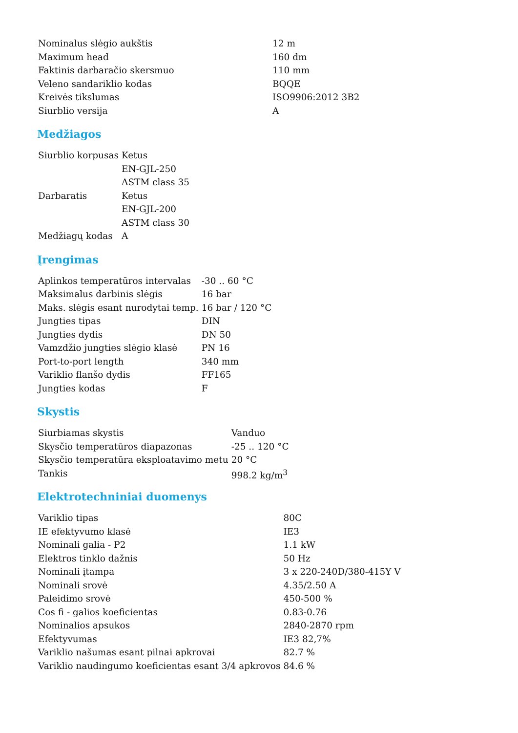| Nominalus slėgio aukštis | 12 m |
| Maximum head | 160 dm |
| Faktinis darbaračio skersmuo | 110 mm |
| Veleno sandariklio kodas | BQQE |
| Kreivės tikslumas | ISO9906:2012 3B2 |
| Siurblio versija | A |
Medžiagos
| Siurblio korpusas | Ketus |
| | EN-GJL-250 |
| | ASTM class 35 |
| Darbaratis | Ketus |
| | EN-GJL-200 |
| | ASTM class 30 |
| Medžiagų kodas | A |
Įrengimas
| Aplinkos temperatūros intervalas | -30 .. 60 °C |
| Maksimalus darbinis slėgis | 16 bar |
| Maks. slėgis esant nurodytai temp. | 16 bar / 120 °C |
| Jungties tipas | DIN |
| Jungties dydis | DN 50 |
| Vamzdžio jungties slėgio klasė | PN 16 |
| Port-to-port length | 340 mm |
| Variklio flanšo dydis | FF165 |
| Jungties kodas | F |
Skystis
| Siurbiamas skystis | Vanduo |
| Skysčio temperatūros diapazonas | -25 .. 120 °C |
| Skysčio temperatūra eksploatavimo metu | 20 °C |
| Tankis | 998.2 kg/m<sup>3</sup> |
Elektrotechniniai duomenys
| Variklio tipas | 80C |
| IE efektyvumo klasė | IE3 |
| Nominali galia - P2 | 1.1 kW |
| Elektros tinklo dažnis | 50 Hz |
| Nominali įtampa | 3 x 220-240D/380-415Y V |
| Nominali srovė | 4.35/2.50 A |
| Paleidimo srovė | 450-500 % |
| Cos fi - galios koeficientas | 0.83-0.76 |
| Nominalios apsukos | 2840-2870 rpm |
| Efektyvumas | IE3 82,7% |
| Variklio našumas esant pilnai apkrovai | 82.7 % |
| Variklio naudingumo koeficientas esant 3/4 apkrovos | 84.6 % |